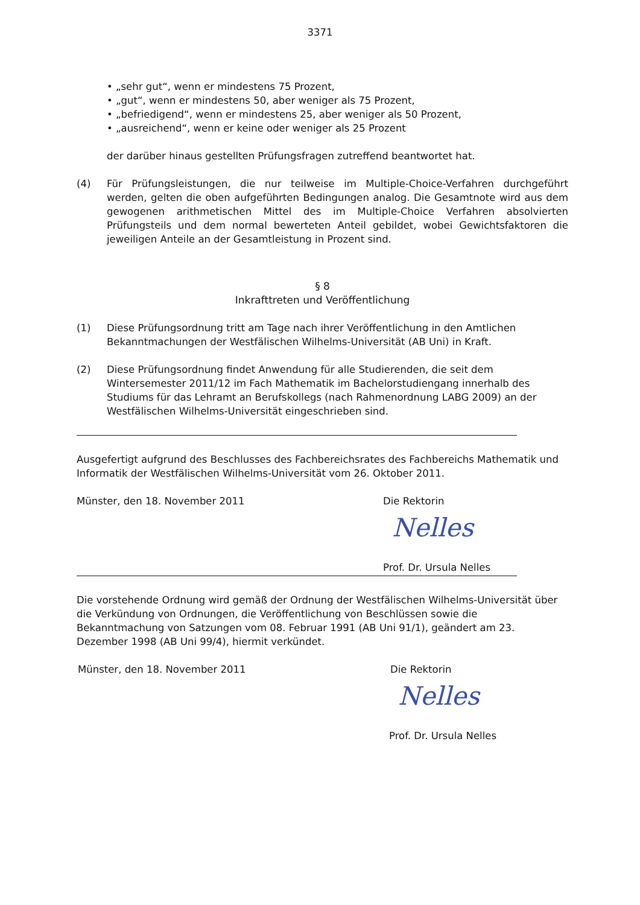3371
• „sehr gut“, wenn er mindestens 75 Prozent,
• „gut“, wenn er mindestens 50, aber weniger als 75 Prozent,
• „befriedigend“, wenn er mindestens 25, aber weniger als 50 Prozent,
• „ausreichend“, wenn er keine oder weniger als 25 Prozent
der darüber hinaus gestellten Prüfungsfragen zutreffend beantwortet hat.
(4) Für Prüfungsleistungen, die nur teilweise im Multiple-Choice-Verfahren durchgeführt werden, gelten die oben aufgeführten Bedingungen analog. Die Gesamtnote wird aus dem gewogenen arithmetischen Mittel des im Multiple-Choice Verfahren absolvierten Prüfungsteils und dem normal bewerteten Anteil gebildet, wobei Gewichtsfaktoren die jeweiligen Anteile an der Gesamtleistung in Prozent sind.
§ 8
Inkrafttreten und Veröffentlichung
(1) Diese Prüfungsordnung tritt am Tage nach ihrer Veröffentlichung in den Amtlichen Bekanntmachungen der Westfälischen Wilhelms-Universität (AB Uni) in Kraft.
(2) Diese Prüfungsordnung findet Anwendung für alle Studierenden, die seit dem Wintersemester 2011/12 im Fach Mathematik im Bachelorstudiengang innerhalb des Studiums für das Lehramt an Berufskollegs (nach Rahmenordnung LABG 2009) an der Westfälischen Wilhelms-Universität eingeschrieben sind.
Ausgefertigt aufgrund des Beschlusses des Fachbereichsrates des Fachbereichs Mathematik und Informatik der Westfälischen Wilhelms-Universität vom 26. Oktober 2011.
Münster, den 18. November 2011 Die Rektorin
Nelles
Prof. Dr. Ursula Nelles
Die vorstehende Ordnung wird gemäß der Ordnung der Westfälischen Wilhelms-Universität über die Verkündung von Ordnungen, die Veröffentlichung von Beschlüssen sowie die Bekanntmachung von Satzungen vom 08. Februar 1991 (AB Uni 91/1), geändert am 23. Dezember 1998 (AB Uni 99/4), hiermit verkündet.
Münster, den 18. November 2011 Die Rektorin
Nelles
Prof. Dr. Ursula Nelles